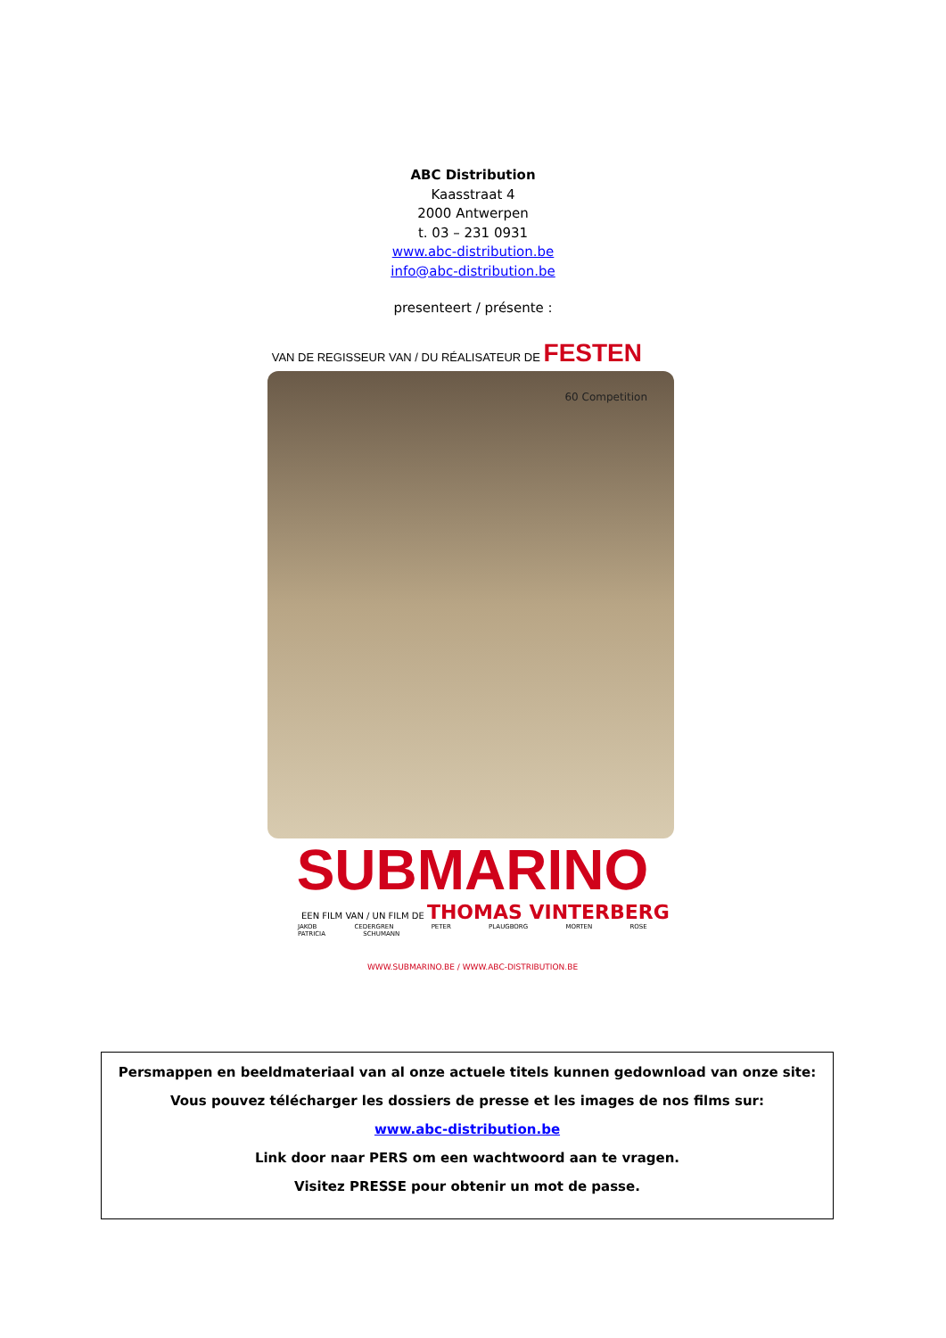ABC Distribution
Kaasstraat 4
2000 Antwerpen
t. 03 – 231 0931
www.abc-distribution.be
info@abc-distribution.be
presenteert / présente :
VAN DE REGISSEUR VAN / DU RÉALISATEUR DE FESTEN
60 Competition
SUBMARINO
EEN FILM VAN / UN FILM DE THOMAS VINTERBERG
JAKOB CEDERGREN PETER PLAUGBORG MORTEN ROSE PATRICIA SCHUMANN
WWW.SUBMARINO.BE / WWW.ABC-DISTRIBUTION.BE
Persmappen en beeldmateriaal van al onze actuele titels kunnen gedownload van onze site:
Vous pouvez télécharger les dossiers de presse et les images de nos films sur:
www.abc-distribution.be
Link door naar PERS om een wachtwoord aan te vragen.
Visitez PRESSE pour obtenir un mot de passe.